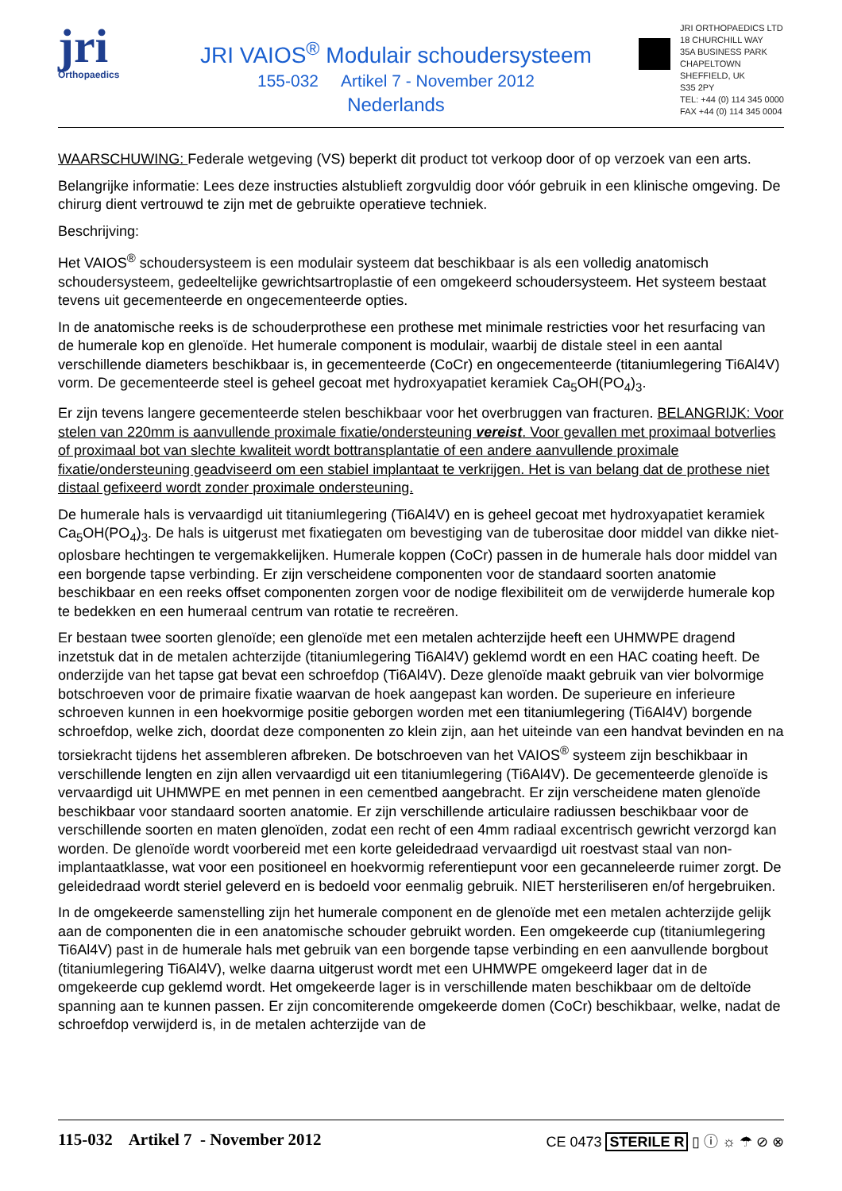jri
Orthopaedics
JRI VAIOS<sup>®</sup> Modulair schoudersysteem
155-032 Artikel 7 - November 2012
Nederlands
JRI ORTHOPAEDICS LTD
18 CHURCHILL WAY
35A BUSINESS PARK
CHAPELTOWN
SHEFFIELD, UK
S35 2PY
TEL: +44 (0) 114 345 0000
FAX +44 (0) 114 345 0004
WAARSCHUWING: Federale wetgeving (VS) beperkt dit product tot verkoop door of op verzoek van een arts.
Belangrijke informatie: Lees deze instructies alstublieft zorgvuldig door vóór gebruik in een klinische omgeving. De chirurg dient vertrouwd te zijn met de gebruikte operatieve techniek.
Beschrijving:
Het VAIOS<sup>®</sup> schoudersysteem is een modulair systeem dat beschikbaar is als een volledig anatomisch schoudersysteem, gedeeltelijke gewrichtsartroplastie of een omgekeerd schoudersysteem. Het systeem bestaat tevens uit gecementeerde en ongecementeerde opties.
In de anatomische reeks is de schouderprothese een prothese met minimale restricties voor het resurfacing van de humerale kop en glenoïde. Het humerale component is modulair, waarbij de distale steel in een aantal verschillende diameters beschikbaar is, in gecementeerde (CoCr) en ongecementeerde (titaniumlegering Ti6Al4V) vorm. De gecementeerde steel is geheel gecoat met hydroxyapatiet keramiek Ca<sub>5</sub>OH(PO<sub>4</sub>)<sub>3</sub>.
Er zijn tevens langere gecementeerde stelen beschikbaar voor het overbruggen van fracturen. BELANGRIJK: Voor stelen van 220mm is aanvullende proximale fixatie/ondersteuning vereist. Voor gevallen met proximaal botverlies of proximaal bot van slechte kwaliteit wordt bottransplantatie of een andere aanvullende proximale fixatie/ondersteuning geadviseerd om een stabiel implantaat te verkrijgen. Het is van belang dat de prothese niet distaal gefixeerd wordt zonder proximale ondersteuning.
De humerale hals is vervaardigd uit titaniumlegering (Ti6Al4V) en is geheel gecoat met hydroxyapatiet keramiek Ca<sub>5</sub>OH(PO<sub>4</sub>)<sub>3</sub>. De hals is uitgerust met fixatiegaten om bevestiging van de tuberositae door middel van dikke niet-oplosbare hechtingen te vergemakkelijken. Humerale koppen (CoCr) passen in de humerale hals door middel van een borgende tapse verbinding. Er zijn verscheidene componenten voor de standaard soorten anatomie beschikbaar en een reeks offset componenten zorgen voor de nodige flexibiliteit om de verwijderde humerale kop te bedekken en een humeraal centrum van rotatie te recreëren.
Er bestaan twee soorten glenoïde; een glenoïde met een metalen achterzijde heeft een UHMWPE dragend inzetstuk dat in de metalen achterzijde (titaniumlegering Ti6Al4V) geklemd wordt en een HAC coating heeft. De onderzijde van het tapse gat bevat een schroefdop (Ti6Al4V). Deze glenoïde maakt gebruik van vier bolvormige botschroeven voor de primaire fixatie waarvan de hoek aangepast kan worden. De superieure en inferieure schroeven kunnen in een hoekvormige positie geborgen worden met een titaniumlegering (Ti6Al4V) borgende schroefdop, welke zich, doordat deze componenten zo klein zijn, aan het uiteinde van een handvat bevinden en na torsiekracht tijdens het assembleren afbreken. De botschroeven van het VAIOS<sup>®</sup> systeem zijn beschikbaar in verschillende lengten en zijn allen vervaardigd uit een titaniumlegering (Ti6Al4V). De gecementeerde glenoïde is vervaardigd uit UHMWPE en met pennen in een cementbed aangebracht. Er zijn verscheidene maten glenoïde beschikbaar voor standaard soorten anatomie. Er zijn verschillende articulaire radiussen beschikbaar voor de verschillende soorten en maten glenoïden, zodat een recht of een 4mm radiaal excentrisch gewricht verzorgd kan worden. De glenoïde wordt voorbereid met een korte geleidedraad vervaardigd uit roestvast staal van non-implantaatklasse, wat voor een positioneel en hoekvormig referentiepunt voor een gecanneleerde ruimer zorgt. De geleidedraad wordt steriel geleverd en is bedoeld voor eenmalig gebruik. NIET hersteriliseren en/of hergebruiken.
In de omgekeerde samenstelling zijn het humerale component en de glenoïde met een metalen achterzijde gelijk aan de componenten die in een anatomische schouder gebruikt worden. Een omgekeerde cup (titaniumlegering Ti6Al4V) past in de humerale hals met gebruik van een borgende tapse verbinding en een aanvullende borgbout (titaniumlegering Ti6Al4V), welke daarna uitgerust wordt met een UHMWPE omgekeerd lager dat in de omgekeerde cup geklemd wordt. Het omgekeerde lager is in verschillende maten beschikbaar om de deltoïde spanning aan te kunnen passen. Er zijn concomiterende omgekeerde domen (CoCr) beschikbaar, welke, nadat de schroefdop verwijderd is, in de metalen achterzijde van de
115-032 Artikel 7 - November 2012 CE 0473 STERILE R ▯ ⓘ ☼ ☂ ⊘ ⊗